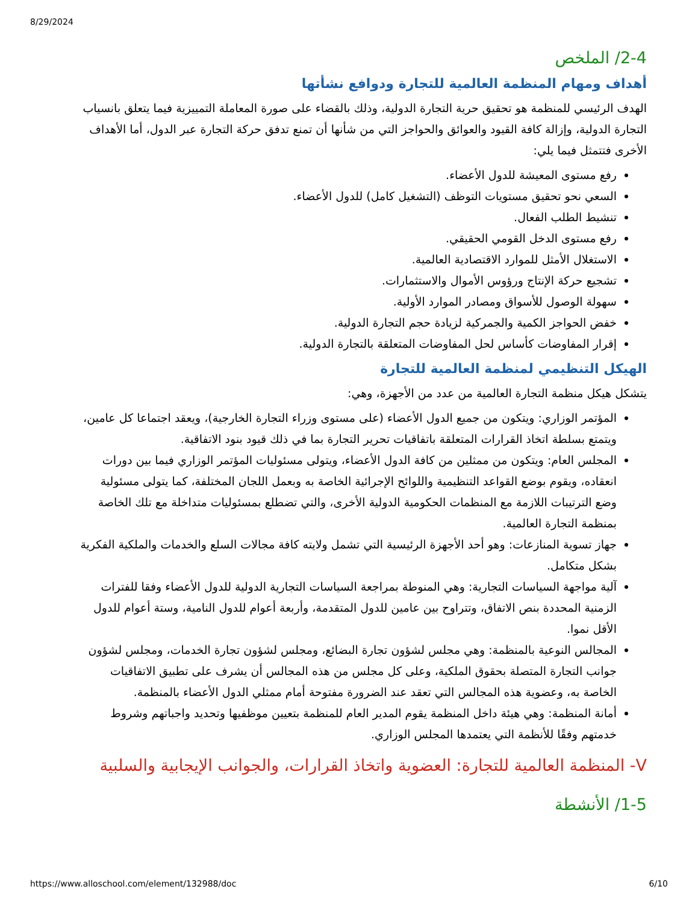8/29/2024
2-4/ الملخص
أهداف ومهام المنظمة العالمية للتجارة ودوافع نشأتها
الهدف الرئيسي للمنظمة هو تحقيق حرية التجارة الدولية، وذلك بالقضاء على صورة المعاملة التمييزية فيما يتعلق بانسياب التجارة الدولية، وإزالة كافة القيود والعوائق والحواجز التي من شأنها أن تمنع تدفق حركة التجارة عبر الدول، أما الأهداف الأخرى فتتمثل فيما يلي:
رفع مستوى المعيشة للدول الأعضاء.
السعي نحو تحقيق مستويات التوظف (التشغيل كامل) للدول الأعضاء.
تنشيط الطلب الفعال.
رفع مستوى الدخل القومي الحقيقي.
الاستغلال الأمثل للموارد الاقتصادية العالمية.
تشجيع حركة الإنتاج ورؤوس الأموال والاستثمارات.
سهولة الوصول للأسواق ومصادر الموارد الأولية.
خفض الحواجز الكمية والجمركية لزيادة حجم التجارة الدولية.
إقرار المفاوضات كأساس لحل المفاوضات المتعلقة بالتجارة الدولية.
الهيكل التنظيمي لمنظمة العالمية للتجارة
يتشكل هيكل منظمة التجارة العالمية من عدد من الأجهزة، وهي:
المؤتمر الوزاري: ويتكون من جميع الدول الأعضاء (على مستوى وزراء التجارة الخارجية)، ويعقد اجتماعا كل عامين، ويتمتع بسلطة اتخاذ القرارات المتعلقة باتفاقيات تحرير التجارة بما في ذلك قيود بنود الاتفاقية.
المجلس العام: ويتكون من ممثلين من كافة الدول الأعضاء، ويتولى مسئوليات المؤتمر الوزاري فيما بين دورات انعقاده، ويقوم بوضع القواعد التنظيمية واللوائح الإجرائية الخاصة به وبعمل اللجان المختلفة، كما يتولى مسئولية وضع الترتيبات اللازمة مع المنظمات الحكومية الدولية الأخرى، والتي تضطلع بمسئوليات متداخلة مع تلك الخاصة بمنظمة التجارة العالمية.
جهاز تسوية المنازعات: وهو أحد الأجهزة الرئيسية التي تشمل ولايته كافة مجالات السلع والخدمات والملكية الفكرية بشكل متكامل.
آلية مواجهة السياسات التجارية: وهي المنوطة بمراجعة السياسات التجارية الدولية للدول الأعضاء وفقا للفترات الزمنية المحددة بنص الاتفاق، وتتراوح بين عامين للدول المتقدمة، وأربعة أعوام للدول النامية، وستة أعوام للدول الأقل نموا.
المجالس النوعية بالمنظمة: وهي مجلس لشؤون تجارة البضائع، ومجلس لشؤون تجارة الخدمات، ومجلس لشؤون جوانب التجارة المتصلة بحقوق الملكية، وعلى كل مجلس من هذه المجالس أن يشرف على تطبيق الاتفاقيات الخاصة به، وعضوية هذه المجالس التي تعقد عند الضرورة مفتوحة أمام ممثلي الدول الأعضاء بالمنظمة.
أمانة المنظمة: وهي هيئة داخل المنظمة يقوم المدير العام للمنظمة بتعيين موظفيها وتحديد واجباتهم وشروط خدمتهم وفقًا للأنظمة التي يعتمدها المجلس الوزاري.
V- المنظمة العالمية للتجارة: العضوية واتخاذ القرارات، والجوانب الإيجابية والسلبية
1-5/ الأنشطة
https://www.alloschool.com/element/132988/doc 6/10